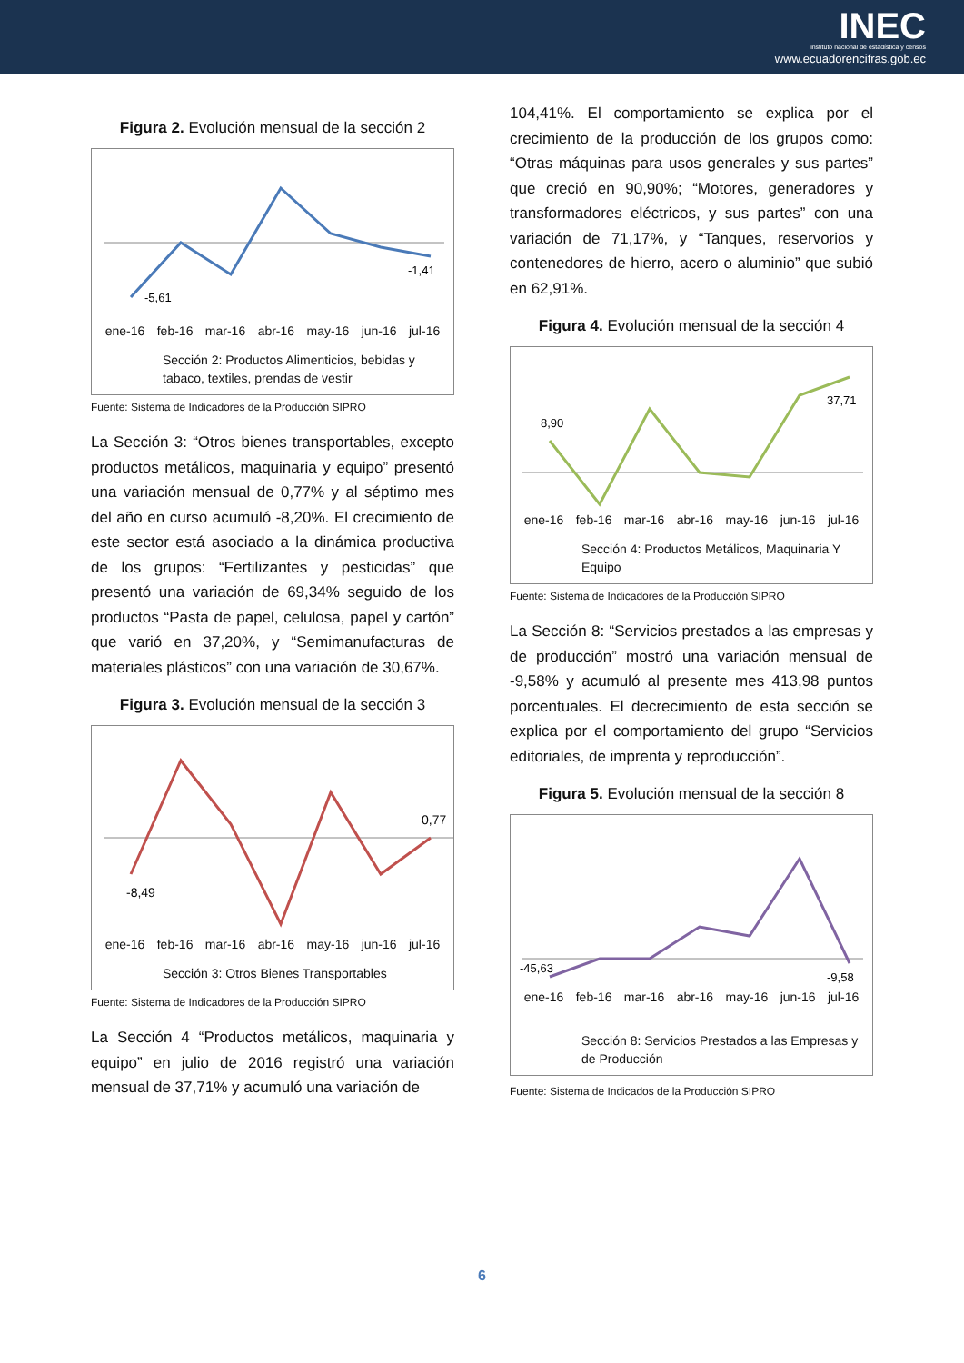INEC
instituto nacional de estadística y censos
www.ecuadorencifras.gob.ec
Figura 2. Evolución mensual de la sección 2
-5,61
-1,41
ene-16 feb-16 mar-16 abr-16 may-16 jun-16 jul-16
Sección 2: Productos Alimenticios, bebidas y tabaco, textiles, prendas de vestir
Fuente: Sistema de Indicadores de la Producción SIPRO
La Sección 3: “Otros bienes transportables, excepto productos metálicos, maquinaria y equipo” presentó una variación mensual de 0,77% y al séptimo mes del año en curso acumuló -8,20%. El crecimiento de este sector está asociado a la dinámica productiva de los grupos: “Fertilizantes y pesticidas” que presentó una variación de 69,34% seguido de los productos “Pasta de papel, celulosa, papel y cartón” que varió en 37,20%, y “Semimanufacturas de materiales plásticos” con una variación de 30,67%.
Figura 3. Evolución mensual de la sección 3
-8,49
0,77
ene-16 feb-16 mar-16 abr-16 may-16 jun-16 jul-16
Sección 3: Otros Bienes Transportables
Fuente: Sistema de Indicadores de la Producción SIPRO
La Sección 4 “Productos metálicos, maquinaria y equipo” en julio de 2016 registró una variación mensual de 37,71% y acumuló una variación de
104,41%. El comportamiento se explica por el crecimiento de la producción de los grupos como: “Otras máquinas para usos generales y sus partes” que creció en 90,90%; “Motores, generadores y transformadores eléctricos, y sus partes” con una variación de 71,17%, y “Tanques, reservorios y contenedores de hierro, acero o aluminio” que subió en 62,91%.
Figura 4. Evolución mensual de la sección 4
8,90
37,71
ene-16 feb-16 mar-16 abr-16 may-16 jun-16 jul-16
Sección 4: Productos Metálicos, Maquinaria Y Equipo
Fuente: Sistema de Indicadores de la Producción SIPRO
La Sección 8: “Servicios prestados a las empresas y de producción” mostró una variación mensual de -9,58% y acumuló al presente mes 413,98 puntos porcentuales. El decrecimiento de esta sección se explica por el comportamiento del grupo “Servicios editoriales, de imprenta y reproducción”.
Figura 5. Evolución mensual de la sección 8
-45,63
-9,58
ene-16 feb-16 mar-16 abr-16 may-16 jun-16 jul-16
Sección 8: Servicios Prestados a las Empresas y de Producción
Fuente: Sistema de Indicados de la Producción SIPRO
6